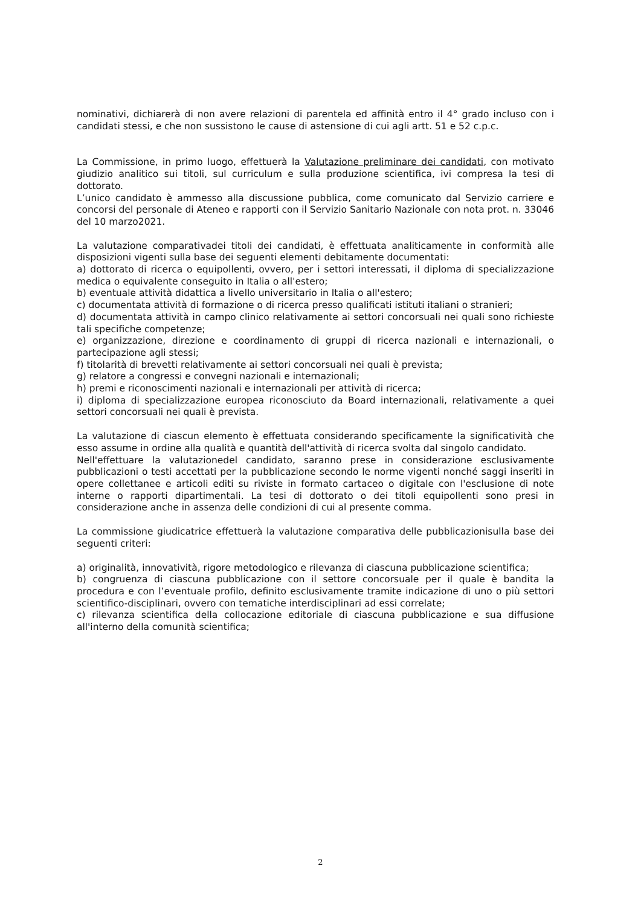nominativi, dichiarerà di non avere relazioni di parentela ed affinità entro il 4° grado incluso con i candidati stessi, e che non sussistono le cause di astensione di cui agli artt. 51 e 52 c.p.c.
La Commissione, in primo luogo, effettuerà la Valutazione preliminare dei candidati, con motivato giudizio analitico sui titoli, sul curriculum e sulla produzione scientifica, ivi compresa la tesi di dottorato.
L’unico candidato è ammesso alla discussione pubblica, come comunicato dal Servizio carriere e concorsi del personale di Ateneo e rapporti con il Servizio Sanitario Nazionale con nota prot. n. 33046 del 10 marzo2021.
La valutazione comparativadei titoli dei candidati, è effettuata analiticamente in conformità alle disposizioni vigenti sulla base dei seguenti elementi debitamente documentati:
a) dottorato di ricerca o equipollenti, ovvero, per i settori interessati, il diploma di specializzazione medica o equivalente conseguito in Italia o all'estero;
b) eventuale attività didattica a livello universitario in Italia o all'estero;
c) documentata attività di formazione o di ricerca presso qualificati istituti italiani o stranieri;
d) documentata attività in campo clinico relativamente ai settori concorsuali nei quali sono richieste tali specifiche competenze;
e) organizzazione, direzione e coordinamento di gruppi di ricerca nazionali e internazionali, o partecipazione agli stessi;
f) titolarità di brevetti relativamente ai settori concorsuali nei quali è prevista;
g) relatore a congressi e convegni nazionali e internazionali;
h) premi e riconoscimenti nazionali e internazionali per attività di ricerca;
i) diploma di specializzazione europea riconosciuto da Board internazionali, relativamente a quei settori concorsuali nei quali è prevista.
La valutazione di ciascun elemento è effettuata considerando specificamente la significatività che esso assume in ordine alla qualità e quantità dell'attività di ricerca svolta dal singolo candidato.
Nell'effettuare la valutazionedel candidato, saranno prese in considerazione esclusivamente pubblicazioni o testi accettati per la pubblicazione secondo le norme vigenti nonché saggi inseriti in opere collettanee e articoli editi su riviste in formato cartaceo o digitale con l'esclusione di note interne o rapporti dipartimentali. La tesi di dottorato o dei titoli equipollenti sono presi in considerazione anche in assenza delle condizioni di cui al presente comma.
La commissione giudicatrice effettuerà la valutazione comparativa delle pubblicazionisulla base dei seguenti criteri:
a) originalità, innovatività, rigore metodologico e rilevanza di ciascuna pubblicazione scientifica;
b) congruenza di ciascuna pubblicazione con il settore concorsuale per il quale è bandita la procedura e con l’eventuale profilo, definito esclusivamente tramite indicazione di uno o più settori scientifico-disciplinari, ovvero con tematiche interdisciplinari ad essi correlate;
c) rilevanza scientifica della collocazione editoriale di ciascuna pubblicazione e sua diffusione all'interno della comunità scientifica;
2